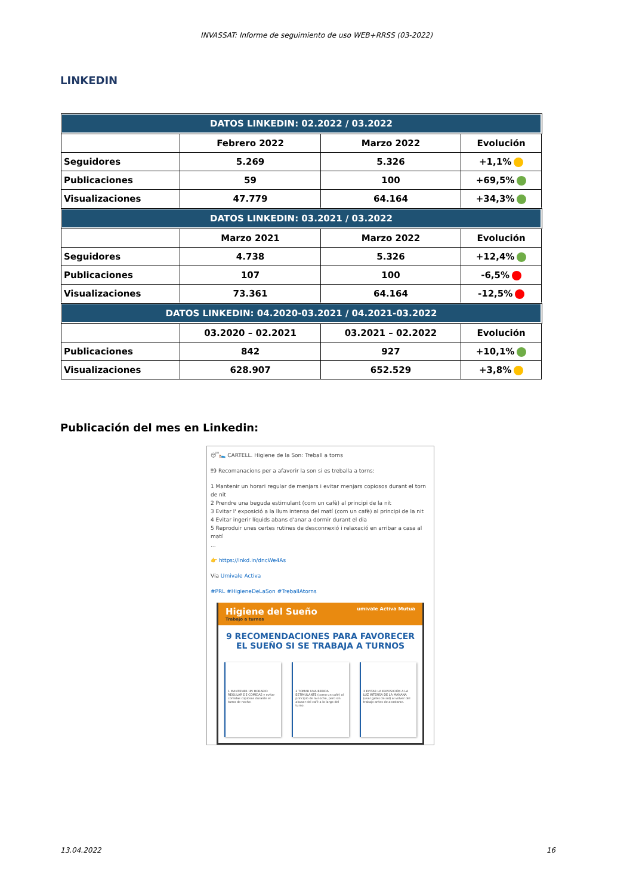INVASSAT: Informe de seguimiento de uso WEB+RRSS (03-2022)
LINKEDIN
| DATOS LINKEDIN: 02.2022 / 03.2022 | | | |
| --- | --- | --- | --- |
| | Febrero 2022 | Marzo 2022 | Evolución |
| Seguidores | 5.269 | 5.326 | +1,1% |
| Publicaciones | 59 | 100 | +69,5% |
| Visualizaciones | 47.779 | 64.164 | +34,3% |
| DATOS LINKEDIN: 03.2021 / 03.2022 | | | |
| | Marzo 2021 | Marzo 2022 | Evolución |
| Seguidores | 4.738 | 5.326 | +12,4% |
| Publicaciones | 107 | 100 | -6,5% |
| Visualizaciones | 73.361 | 64.164 | -12,5% |
| DATOS LINKEDIN: 04.2020-03.2021 / 04.2021-03.2022 | | | |
| | 03.2020 – 02.2021 | 03.2021 – 02.2022 | Evolución |
| Publicaciones | 842 | 927 | +10,1% |
| Visualizaciones | 628.907 | 652.529 | +3,8% |
Publicación del mes en Linkedin:
😴🛌 CARTELL. Higiene de la Son: Treball a torns
‼9 Recomanacions per a afavorir la son si es treballa a torns:
1 Mantenir un horari regular de menjars i evitar menjars copiosos durant el torn de nit
2 Prendre una beguda estimulant (com un cafè) al principi de la nit
3 Evitar l' exposició a la llum intensa del matí (com un cafè) al principi de la nit
4 Evitar ingerir líquids abans d'anar a dormir durant el dia
5 Reproduir unes certes rutines de desconnexió i relaxació en arribar a casa al matí
...
👉 https://lnkd.in/dncWe4As
Via Umivale Activa
#PRL #HigieneDeLaSon #TreballAtorns
Higiene del Sueño umivale Activa Mutua
Trabajo a turnos
9 RECOMENDACIONES PARA FAVORECER EL SUEÑO SI SE TRABAJA A TURNOS
1 MANTENER UN HORARIO REGULAR DE COMIDAS y evitar comidas copiosas durante el turno de noche.
2 TOMAR UNA BEBIDA ESTIMULANTE (como un café) al principio de la noche, pero sin abusar del café a lo largo del turno.
3 EVITAR LA EXPOSICIÓN A LA LUZ INTENSA DE LA MAÑANA (usar gafas de sol) al volver del trabajo antes de acostarse.
13.04.2022 16